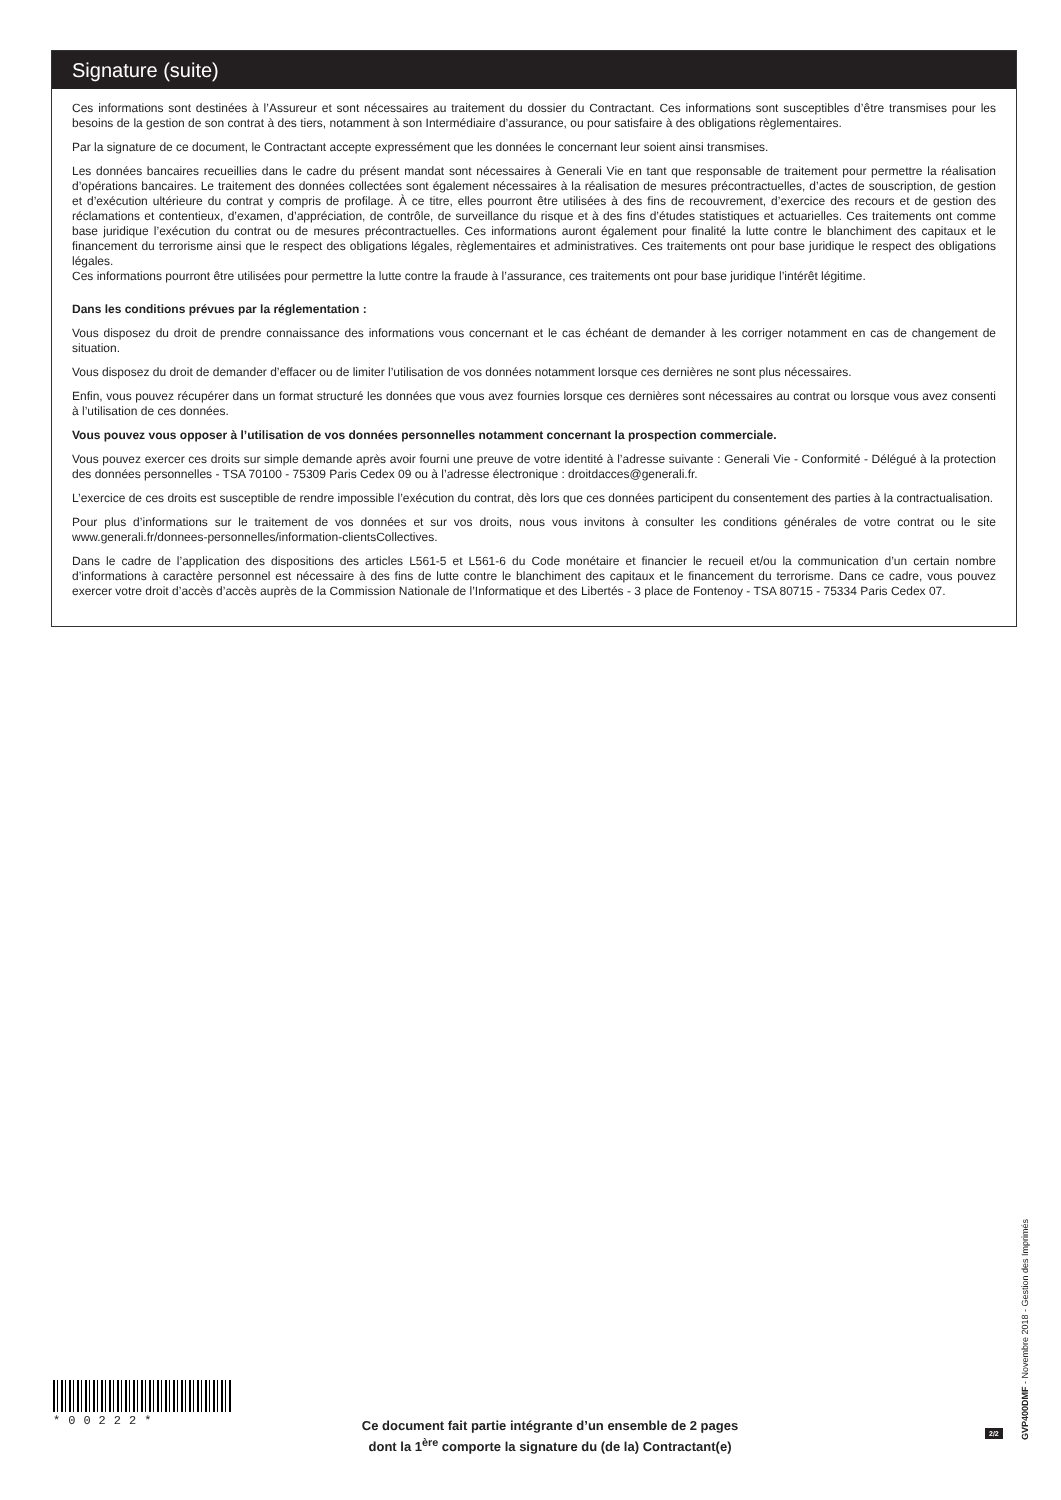Signature (suite)
Ces informations sont destinées à l’Assureur et sont nécessaires au traitement du dossier du Contractant. Ces informations sont susceptibles d’être transmises pour les besoins de la gestion de son contrat à des tiers, notamment à son Intermédiaire d’assurance, ou pour satisfaire à des obligations règlementaires.
Par la signature de ce document, le Contractant accepte expressément que les données le concernant leur soient ainsi transmises.
Les données bancaires recueillies dans le cadre du présent mandat sont nécessaires à Generali Vie en tant que responsable de traitement pour permettre la réalisation d’opérations bancaires. Le traitement des données collectées sont également nécessaires à la réalisation de mesures précontractuelles, d’actes de souscription, de gestion et d’exécution ultérieure du contrat y compris de profilage. À ce titre, elles pourront être utilisées à des fins de recouvrement, d’exercice des recours et de gestion des réclamations et contentieux, d’examen, d’appréciation, de contrôle, de surveillance du risque et à des fins d’études statistiques et actuarielles. Ces traitements ont comme base juridique l’exécution du contrat ou de mesures précontractuelles. Ces informations auront également pour finalité la lutte contre le blanchiment des capitaux et le financement du terrorisme ainsi que le respect des obligations légales, règlementaires et administratives. Ces traitements ont pour base juridique le respect des obligations légales.
Ces informations pourront être utilisées pour permettre la lutte contre la fraude à l’assurance, ces traitements ont pour base juridique l’intérêt légitime.
Dans les conditions prévues par la réglementation :
Vous disposez du droit de prendre connaissance des informations vous concernant et le cas échéant de demander à les corriger notamment en cas de changement de situation.
Vous disposez du droit de demander d’effacer ou de limiter l’utilisation de vos données notamment lorsque ces dernières ne sont plus nécessaires.
Enfin, vous pouvez récupérer dans un format structuré les données que vous avez fournies lorsque ces dernières sont nécessaires au contrat ou lorsque vous avez consenti à l’utilisation de ces données.
Vous pouvez vous opposer à l’utilisation de vos données personnelles notamment concernant la prospection commerciale.
Vous pouvez exercer ces droits sur simple demande après avoir fourni une preuve de votre identité à l’adresse suivante : Generali Vie - Conformité - Délégué à la protection des données personnelles - TSA 70100 - 75309 Paris Cedex 09 ou à l’adresse électronique : droitdacces@generali.fr.
L’exercice de ces droits est susceptible de rendre impossible l’exécution du contrat, dès lors que ces données participent du consentement des parties à la contractualisation.
Pour plus d’informations sur le traitement de vos données et sur vos droits, nous vous invitons à consulter les conditions générales de votre contrat ou le site www.generali.fr/donnees-personnelles/information-clientsCollectives.
Dans le cadre de l’application des dispositions des articles L561-5 et L561-6 du Code monétaire et financier le recueil et/ou la communication d’un certain nombre d’informations à caractère personnel est nécessaire à des fins de lutte contre le blanchiment des capitaux et le financement du terrorisme. Dans ce cadre, vous pouvez exercer votre droit d’accès d’accès auprès de la Commission Nationale de l’Informatique et des Libertés - 3 place de Fontenoy - TSA 80715 - 75334 Paris Cedex 07.
*00222*
Ce document fait partie intégrante d’un ensemble de 2 pages
dont la 1<sup>ère</sup> comporte la signature du (de la) Contractant(e)
2/2
GVP400DMF - Novembre 2018 - Gestion des Imprimés